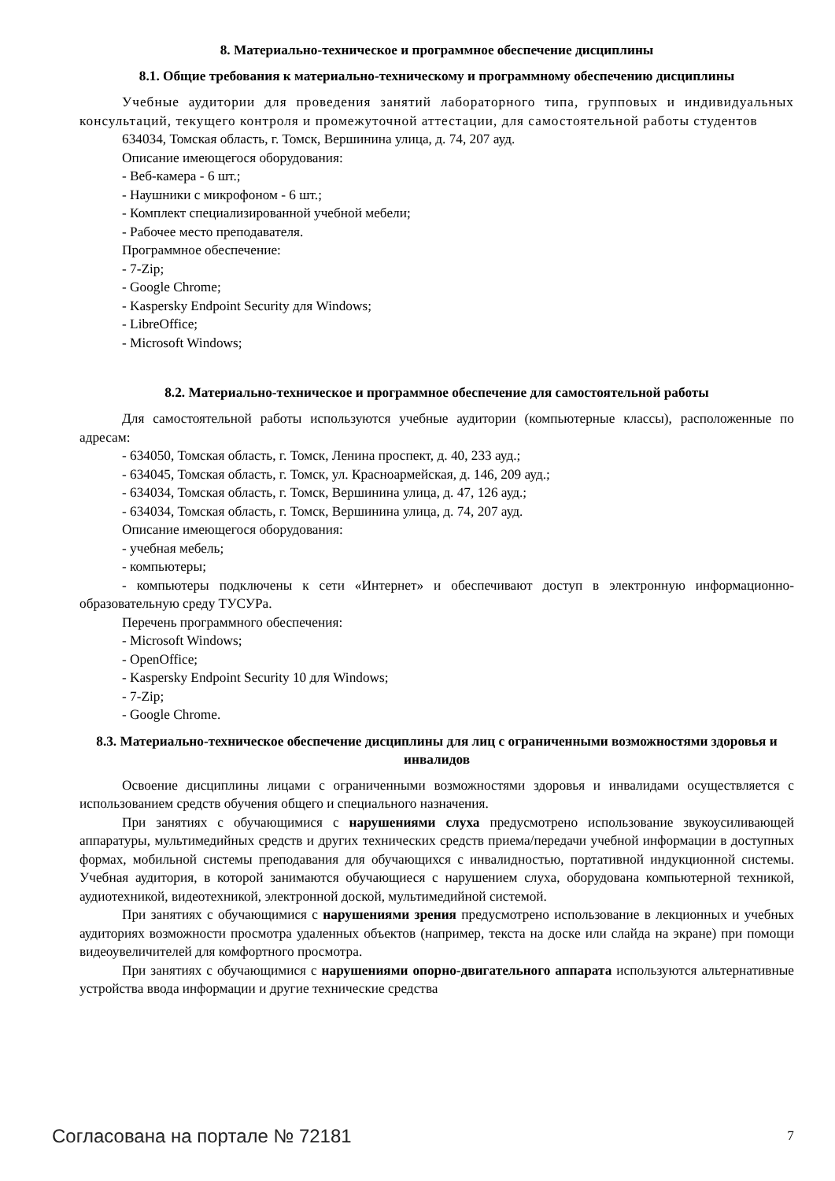8. Материально-техническое и программное обеспечение дисциплины
8.1. Общие требования к материально-техническому и программному обеспечению дисциплины
Учебные аудитории для проведения занятий лабораторного типа, групповых и индивидуальных консультаций, текущего контроля и промежуточной аттестации, для самостоятельной работы студентов
634034, Томская область, г. Томск, Вершинина улица, д. 74, 207 ауд.
Описание имеющегося оборудования:
- Веб-камера - 6 шт.;
- Наушники с микрофоном - 6 шт.;
- Комплект специализированной учебной мебели;
- Рабочее место преподавателя.
Программное обеспечение:
- 7-Zip;
- Google Chrome;
- Kaspersky Endpoint Security для Windows;
- LibreOffice;
- Microsoft Windows;
8.2. Материально-техническое и программное обеспечение для самостоятельной работы
Для самостоятельной работы используются учебные аудитории (компьютерные классы), расположенные по адресам:
- 634050, Томская область, г. Томск, Ленина проспект, д. 40, 233 ауд.;
- 634045, Томская область, г. Томск, ул. Красноармейская, д. 146, 209 ауд.;
- 634034, Томская область, г. Томск, Вершинина улица, д. 47, 126 ауд.;
- 634034, Томская область, г. Томск, Вершинина улица, д. 74, 207 ауд.
Описание имеющегося оборудования:
- учебная мебель;
- компьютеры;
- компьютеры подключены к сети «Интернет» и обеспечивают доступ в электронную информационно-образовательную среду ТУСУРа.
Перечень программного обеспечения:
- Microsoft Windows;
- OpenOffice;
- Kaspersky Endpoint Security 10 для Windows;
- 7-Zip;
- Google Chrome.
8.3. Материально-техническое обеспечение дисциплины для лиц с ограниченными возможностями здоровья и инвалидов
Освоение дисциплины лицами с ограниченными возможностями здоровья и инвалидами осуществляется с использованием средств обучения общего и специального назначения.
При занятиях с обучающимися с нарушениями слуха предусмотрено использование звукоусиливающей аппаратуры, мультимедийных средств и других технических средств приема/передачи учебной информации в доступных формах, мобильной системы преподавания для обучающихся с инвалидностью, портативной индукционной системы. Учебная аудитория, в которой занимаются обучающиеся с нарушением слуха, оборудована компьютерной техникой, аудиотехникой, видеотехникой, электронной доской, мультимедийной системой.
При занятиях с обучающимися с нарушениями зрения предусмотрено использование в лекционных и учебных аудиториях возможности просмотра удаленных объектов (например, текста на доске или слайда на экране) при помощи видеоувеличителей для комфортного просмотра.
При занятиях с обучающимися с нарушениями опорно-двигательного аппарата используются альтернативные устройства ввода информации и другие технические средства
Согласована на портале № 72181 7